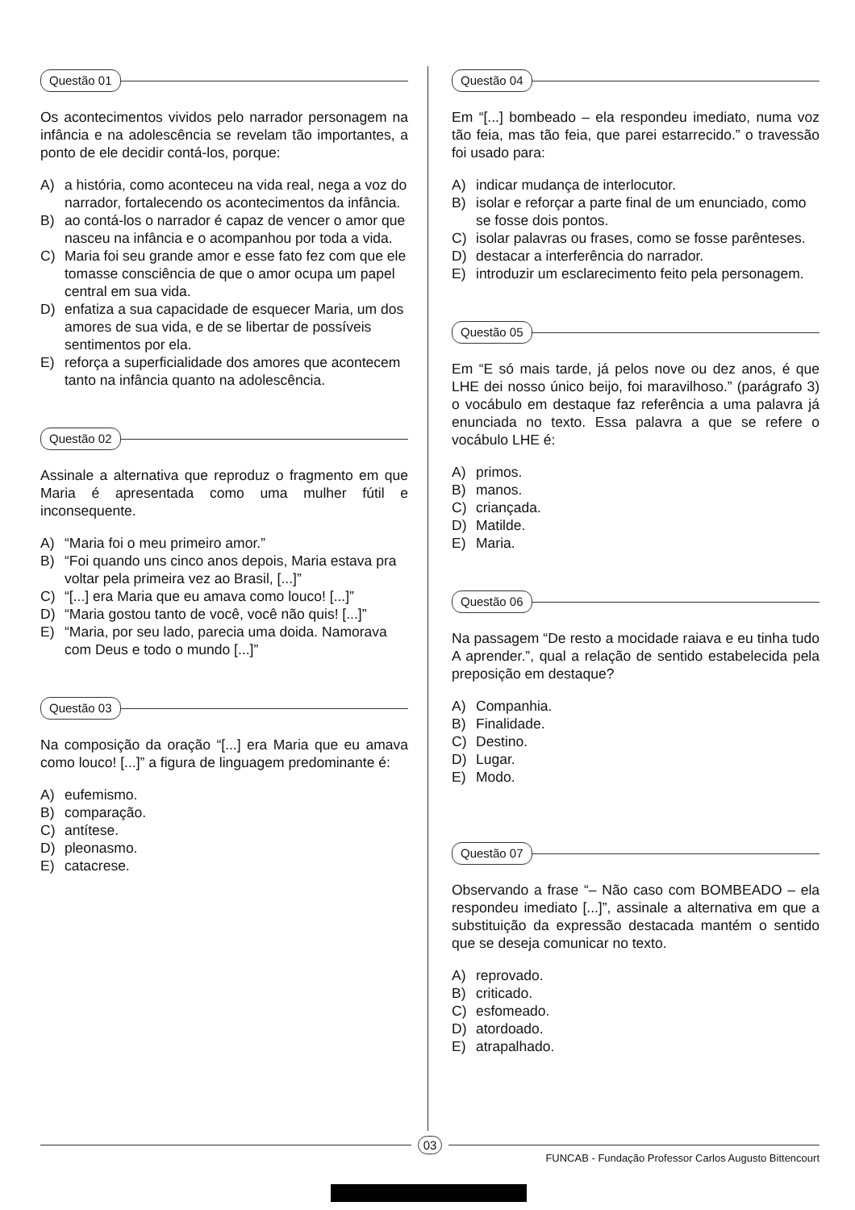Questão 01
Os acontecimentos vividos pelo narrador personagem na infância e na adolescência se revelam tão importantes, a ponto de ele decidir contá-los, porque:
A) a história, como aconteceu na vida real, nega a voz do narrador, fortalecendo os acontecimentos da infância.
B) ao contá-los o narrador é capaz de vencer o amor que nasceu na infância e o acompanhou por toda a vida.
C) Maria foi seu grande amor e esse fato fez com que ele tomasse consciência de que o amor ocupa um papel central em sua vida.
D) enfatiza a sua capacidade de esquecer Maria, um dos amores de sua vida, e de se libertar de possíveis sentimentos por ela.
E) reforça a superficialidade dos amores que acontecem tanto na infância quanto na adolescência.
Questão 02
Assinale a alternativa que reproduz o fragmento em que Maria é apresentada como uma mulher fútil e inconsequente.
A) “Maria foi o meu primeiro amor.”
B) “Foi quando uns cinco anos depois, Maria estava pra voltar pela primeira vez ao Brasil, [...]”
C) “[...] era Maria que eu amava como louco! [...]”
D) “Maria gostou tanto de você, você não quis! [...]”
E) “Maria, por seu lado, parecia uma doida. Namorava com Deus e todo o mundo [...]”
Questão 03
Na composição da oração “[...] era Maria que eu amava como louco! [...]” a figura de linguagem predominante é:
A) eufemismo.
B) comparação.
C) antítese.
D) pleonasmo.
E) catacrese.
Questão 04
Em “[...] bombeado – ela respondeu imediato, numa voz tão feia, mas tão feia, que parei estarrecido.” o travessão foi usado para:
A) indicar mudança de interlocutor.
B) isolar e reforçar a parte final de um enunciado, como se fosse dois pontos.
C) isolar palavras ou frases, como se fosse parênteses.
D) destacar a interferência do narrador.
E) introduzir um esclarecimento feito pela personagem.
Questão 05
Em “E só mais tarde, já pelos nove ou dez anos, é que LHE dei nosso único beijo, foi maravilhoso.” (parágrafo 3) o vocábulo em destaque faz referência a uma palavra já enunciada no texto. Essa palavra a que se refere o vocábulo LHE é:
A) primos.
B) manos.
C) criançada.
D) Matilde.
E) Maria.
Questão 06
Na passagem “De resto a mocidade raiava e eu tinha tudo A aprender.”, qual a relação de sentido estabelecida pela preposição em destaque?
A) Companhia.
B) Finalidade.
C) Destino.
D) Lugar.
E) Modo.
Questão 07
Observando a frase “– Não caso com BOMBEADO – ela respondeu imediato [...]”, assinale a alternativa em que a substituição da expressão destacada mantém o sentido que se deseja comunicar no texto.
A) reprovado.
B) criticado.
C) esfomeado.
D) atordoado.
E) atrapalhado.
03
FUNCAB - Fundação Professor Carlos Augusto Bittencourt